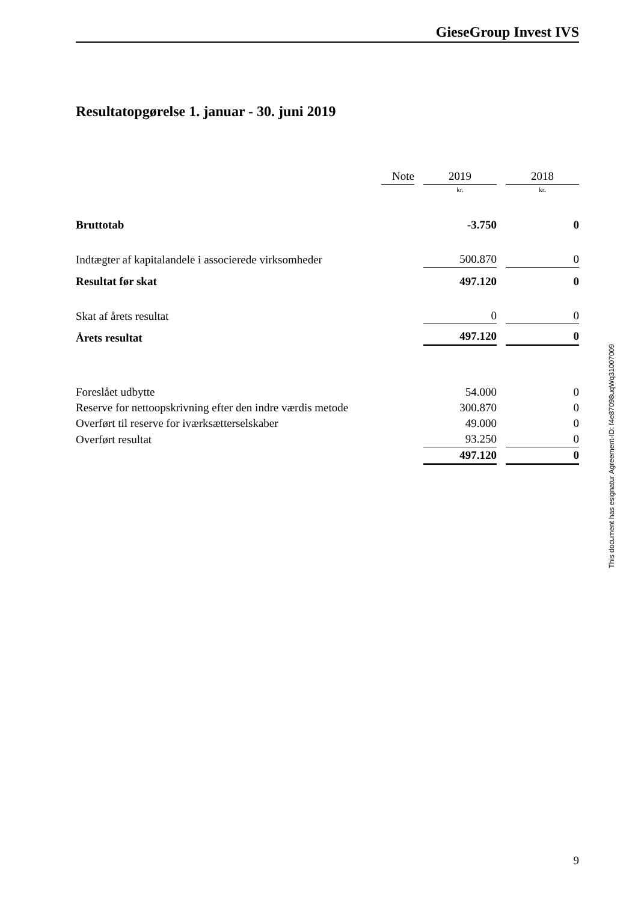GieseGroup Invest IVS
Resultatopgørelse 1. januar - 30. juni 2019
| | Note | | 2019 | | 2018 |
| | | | kr. | | kr. |
| Bruttotab | | | -3.750 | | 0 |
| Indtægter af kapitalandele i associerede virksomheder | | | 500.870 | | 0 |
| Resultat før skat | | | 497.120 | | 0 |
| Skat af årets resultat | | | 0 | | 0 |
| Årets resultat | | | 497.120 | | 0 |
| Foreslået udbytte | | | 54.000 | | 0 |
| Reserve for nettoopskrivning efter den indre værdis metode | | | 300.870 | | 0 |
| Overført til reserve for iværksætterselskaber | | | 49.000 | | 0 |
| Overført resultat | | | 93.250 | | 0 |
| | | | 497.120 | | 0 |
This document has esignatur Agreement-ID: f4e87098uqWq31007009
9